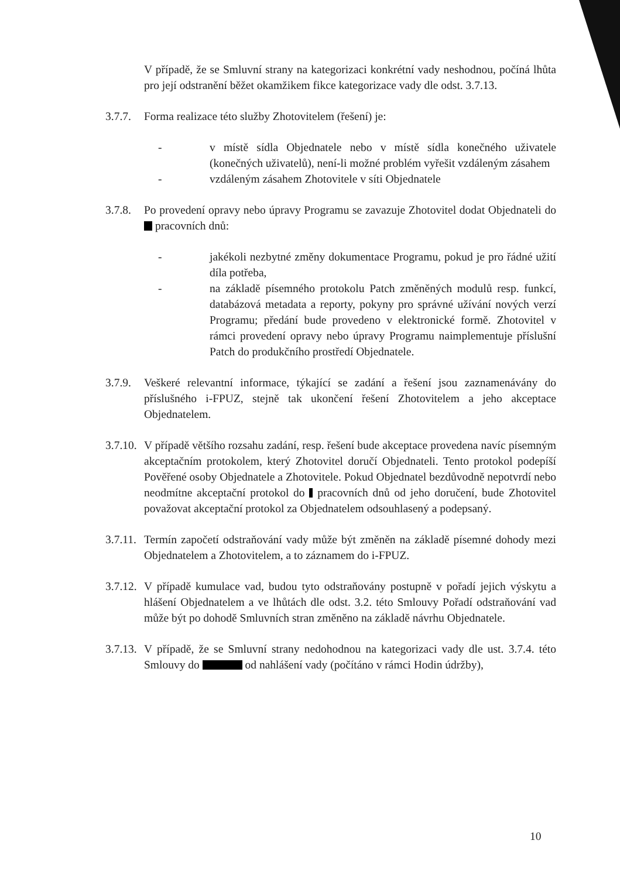V případě, že se Smluvní strany na kategorizaci konkrétní vady neshodnou, počíná lhůta pro její odstranění běžet okamžikem fikce kategorizace vady dle odst. 3.7.13.
3.7.7.
Forma realizace této služby Zhotovitelem (řešení) je:
- v místě sídla Objednatele nebo v místě sídla konečného uživatele (konečných uživatelů), není-li možné problém vyřešit vzdáleným zásahem
- vzdáleným zásahem Zhotovitele v síti Objednatele
3.7.8.
Po provedení opravy nebo úpravy Programu se zavazuje Zhotovitel dodat Objednateli do pracovních dnů:
- jakékoli nezbytné změny dokumentace Programu, pokud je pro řádné užití díla potřeba,
- na základě písemného protokolu Patch změněných modulů resp. funkcí, databázová metadata a reporty, pokyny pro správné užívání nových verzí Programu; předání bude provedeno v elektronické formě. Zhotovitel v rámci provedení opravy nebo úpravy Programu naimplementuje příslušní Patch do produkčního prostředí Objednatele.
3.7.9.
Veškeré relevantní informace, týkající se zadání a řešení jsou zaznamenávány do příslušného i-FPUZ, stejně tak ukončení řešení Zhotovitelem a jeho akceptace Objednatelem.
3.7.10.
V případě většího rozsahu zadání, resp. řešení bude akceptace provedena navíc písemným akceptačním protokolem, který Zhotovitel doručí Objednateli. Tento protokol podepíší Pověřené osoby Objednatele a Zhotovitele. Pokud Objednatel bezdůvodně nepotvrdí nebo neodmítne akceptační protokol do pracovních dnů od jeho doručení, bude Zhotovitel považovat akceptační protokol za Objednatelem odsouhlasený a podepsaný.
3.7.11.
Termín započetí odstraňování vady může být změněn na základě písemné dohody mezi Objednatelem a Zhotovitelem, a to záznamem do i-FPUZ.
3.7.12.
V případě kumulace vad, budou tyto odstraňovány postupně v pořadí jejich výskytu a hlášení Objednatelem a ve lhůtách dle odst. 3.2. této Smlouvy Pořadí odstraňování vad může být po dohodě Smluvních stran změněno na základě návrhu Objednatele.
3.7.13.
V případě, že se Smluvní strany nedohodnou na kategorizaci vady dle ust. 3.7.4. této Smlouvy do od nahlášení vady (počítáno v rámci Hodin údržby),
10